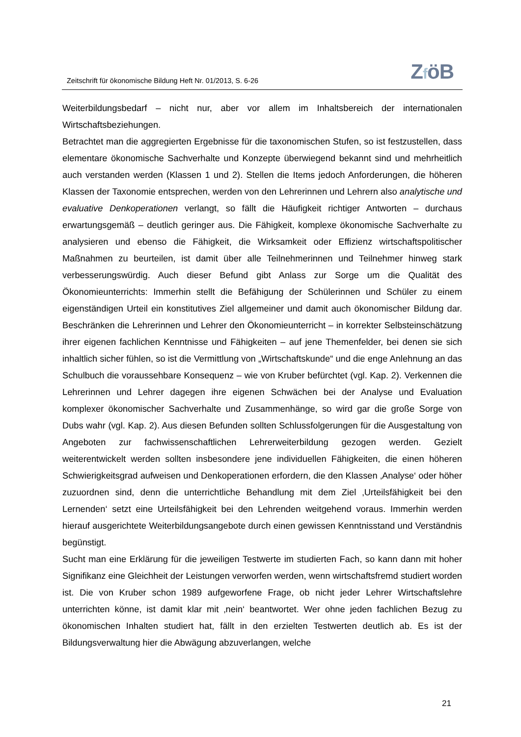Zeitschrift für ökonomische Bildung Heft Nr. 01/2013, S. 6-26
ZföB
Weiterbildungsbedarf – nicht nur, aber vor allem im Inhaltsbereich der internationalen Wirtschaftsbeziehungen.
Betrachtet man die aggregierten Ergebnisse für die taxonomischen Stufen, so ist festzustellen, dass elementare ökonomische Sachverhalte und Konzepte überwiegend bekannt sind und mehrheitlich auch verstanden werden (Klassen 1 und 2). Stellen die Items jedoch Anforderungen, die höheren Klassen der Taxonomie entsprechen, werden von den Lehrerinnen und Lehrern also analytische und evaluative Denkoperationen verlangt, so fällt die Häufigkeit richtiger Antworten – durchaus erwartungsgemäß – deutlich geringer aus. Die Fähigkeit, komplexe ökonomische Sachverhalte zu analysieren und ebenso die Fähigkeit, die Wirksamkeit oder Effizienz wirtschaftspolitischer Maßnahmen zu beurteilen, ist damit über alle Teilnehmerinnen und Teilnehmer hinweg stark verbesserungswürdig. Auch dieser Befund gibt Anlass zur Sorge um die Qualität des Ökonomieunterrichts: Immerhin stellt die Befähigung der Schülerinnen und Schüler zu einem eigenständigen Urteil ein konstitutives Ziel allgemeiner und damit auch ökonomischer Bildung dar. Beschränken die Lehrerinnen und Lehrer den Ökonomieunterricht – in korrekter Selbsteinschätzung ihrer eigenen fachlichen Kenntnisse und Fähigkeiten – auf jene Themenfelder, bei denen sie sich inhaltlich sicher fühlen, so ist die Vermittlung von „Wirtschaftskunde“ und die enge Anlehnung an das Schulbuch die voraussehbare Konsequenz – wie von Kruber befürchtet (vgl. Kap. 2). Verkennen die Lehrerinnen und Lehrer dagegen ihre eigenen Schwächen bei der Analyse und Evaluation komplexer ökonomischer Sachverhalte und Zusammenhänge, so wird gar die große Sorge von Dubs wahr (vgl. Kap. 2). Aus diesen Befunden sollten Schlussfolgerungen für die Ausgestaltung von Angeboten zur fachwissenschaftlichen Lehrerweiterbildung gezogen werden. Gezielt weiterentwickelt werden sollten insbesondere jene individuellen Fähigkeiten, die einen höheren Schwierigkeitsgrad aufweisen und Denkoperationen erfordern, die den Klassen ‚Analyse‘ oder höher zuzuordnen sind, denn die unterrichtliche Behandlung mit dem Ziel ‚Urteilsfähigkeit bei den Lernenden‘ setzt eine Urteilsfähigkeit bei den Lehrenden weitgehend voraus. Immerhin werden hierauf ausgerichtete Weiterbildungsangebote durch einen gewissen Kenntnisstand und Verständnis begünstigt.
Sucht man eine Erklärung für die jeweiligen Testwerte im studierten Fach, so kann dann mit hoher Signifikanz eine Gleichheit der Leistungen verworfen werden, wenn wirtschaftsfremd studiert worden ist. Die von Kruber schon 1989 aufgeworfene Frage, ob nicht jeder Lehrer Wirtschaftslehre unterrichten könne, ist damit klar mit ‚nein‘ beantwortet. Wer ohne jeden fachlichen Bezug zu ökonomischen Inhalten studiert hat, fällt in den erzielten Testwerten deutlich ab. Es ist der Bildungsverwaltung hier die Abwägung abzuverlangen, welche
21